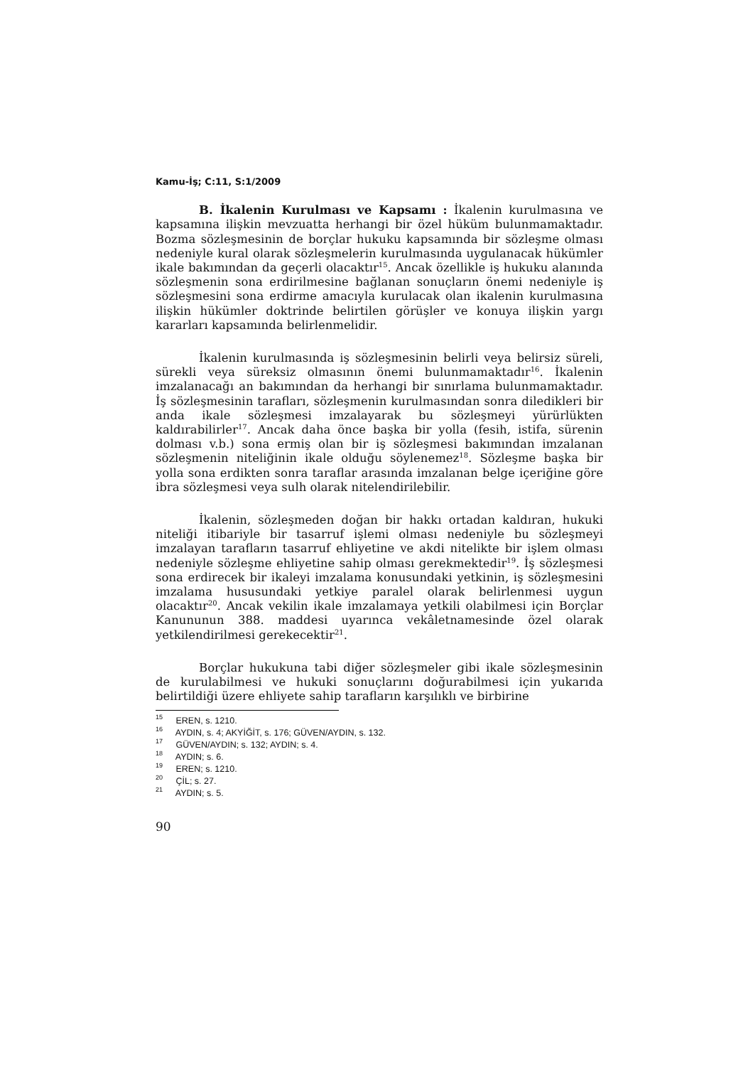Kamu-İş; C:11, S:1/2009
B. İkalenin Kurulması ve Kapsamı : İkalenin kurulmasına ve kapsamına ilişkin mevzuatta herhangi bir özel hüküm bulunmamaktadır. Bozma sözleşmesinin de borçlar hukuku kapsamında bir sözleşme olması nedeniyle kural olarak sözleşmelerin kurulmasında uygulanacak hükümler ikale bakımından da geçerli olacaktır<sup>15</sup>. Ancak özellikle iş hukuku alanında sözleşmenin sona erdirilmesine bağlanan sonuçların önemi nedeniyle iş sözleşmesini sona erdirme amacıyla kurulacak olan ikalenin kurulmasına ilişkin hükümler doktrinde belirtilen görüşler ve konuya ilişkin yargı kararları kapsamında belirlenmelidir.
İkalenin kurulmasında iş sözleşmesinin belirli veya belirsiz süreli, sürekli veya süreksiz olmasının önemi bulunmamaktadır<sup>16</sup>. İkalenin imzalanacağı an bakımından da herhangi bir sınırlama bulunmamaktadır. İş sözleşmesinin tarafları, sözleşmenin kurulmasından sonra diledikleri bir anda ikale sözleşmesi imzalayarak bu sözleşmeyi yürürlükten kaldırabilirler<sup>17</sup>. Ancak daha önce başka bir yolla (fesih, istifa, sürenin dolması v.b.) sona ermiş olan bir iş sözleşmesi bakımından imzalanan sözleşmenin niteliğinin ikale olduğu söylenemez<sup>18</sup>. Sözleşme başka bir yolla sona erdikten sonra taraflar arasında imzalanan belge içeriğine göre ibra sözleşmesi veya sulh olarak nitelendirilebilir.
İkalenin, sözleşmeden doğan bir hakkı ortadan kaldıran, hukuki niteliği itibariyle bir tasarruf işlemi olması nedeniyle bu sözleşmeyi imzalayan tarafların tasarruf ehliyetine ve akdi nitelikte bir işlem olması nedeniyle sözleşme ehliyetine sahip olması gerekmektedir<sup>19</sup>. İş sözleşmesi sona erdirecek bir ikaleyi imzalama konusundaki yetkinin, iş sözleşmesini imzalama hususundaki yetkiye paralel olarak belirlenmesi uygun olacaktır<sup>20</sup>. Ancak vekilin ikale imzalamaya yetkili olabilmesi için Borçlar Kanununun 388. maddesi uyarınca vekâletnamesinde özel olarak yetkilendirilmesi gerekecektir<sup>21</sup>.
Borçlar hukukuna tabi diğer sözleşmeler gibi ikale sözleşmesinin de kurulabilmesi ve hukuki sonuçlarını doğurabilmesi için yukarıda belirtildiği üzere ehliyete sahip tarafların karşılıklı ve birbirine
<sup>15</sup> EREN, s. 1210.
<sup>16</sup> AYDIN, s. 4; AKYİĞİT, s. 176; GÜVEN/AYDIN, s. 132.
<sup>17</sup> GÜVEN/AYDIN; s. 132; AYDIN; s. 4.
<sup>18</sup> AYDIN; s. 6.
<sup>19</sup> EREN; s. 1210.
<sup>20</sup> ÇİL; s. 27.
<sup>21</sup> AYDIN; s. 5.
90